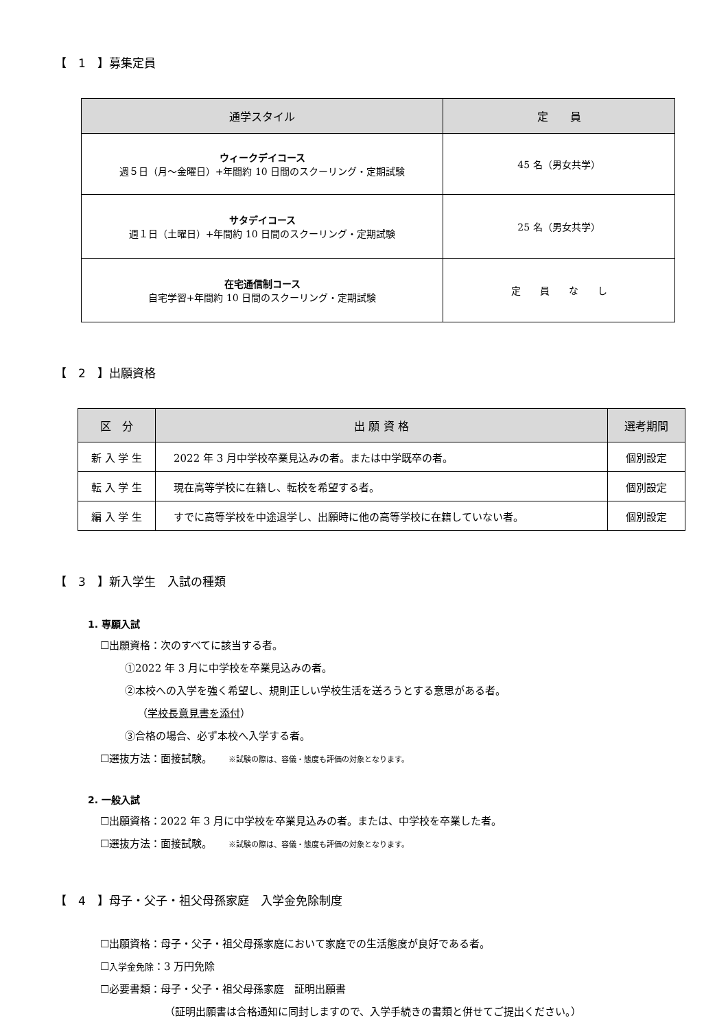【　1　】募集定員
| 通学スタイル | 定 員 |
| --- | --- |
| ウィークデイコース 週５日（月～金曜日）+年間約 10 日間のスクーリング・定期試験 | 45 名（男女共学） |
| サタデイコース 週１日（土曜日）+年間約 10 日間のスクーリング・定期試験 | 25 名（男女共学） |
| 在宅通信制コース 自宅学習+年間約 10 日間のスクーリング・定期試験 | 定 員 な し |
【　2　】出願資格
| 区 分 | 出 願 資 格 | 選考期間 |
| --- | --- | --- |
| 新 入 学 生 | 2022 年 3 月中学校卒業見込みの者。または中学既卒の者。 | 個別設定 |
| 転 入 学 生 | 現在高等学校に在籍し、転校を希望する者。 | 個別設定 |
| 編 入 学 生 | すでに高等学校を中途退学し、出願時に他の高等学校に在籍していない者。 | 個別設定 |
【　3　】新入学生　入試の種類
1. 専願入試
☐出願資格：次のすべてに該当する者。
①2022 年 3 月に中学校を卒業見込みの者。
②本校への入学を強く希望し、規則正しい学校生活を送ろうとする意思がある者。
（学校長意見書を添付）
③合格の場合、必ず本校へ入学する者。
☐選抜方法：面接試験。 ※試験の際は、容儀・態度も評価の対象となります。
2. 一般入試
☐出願資格：2022 年 3 月に中学校を卒業見込みの者。または、中学校を卒業した者。
☐選抜方法：面接試験。 ※試験の際は、容儀・態度も評価の対象となります。
【　4　】母子・父子・祖父母孫家庭　入学金免除制度
☐出願資格：母子・父子・祖父母孫家庭において家庭での生活態度が良好である者。
☐入学金免除：3 万円免除
☐必要書類：母子・父子・祖父母孫家庭　証明出願書
（証明出願書は合格通知に同封しますので、入学手続きの書類と併せてご提出ください。）